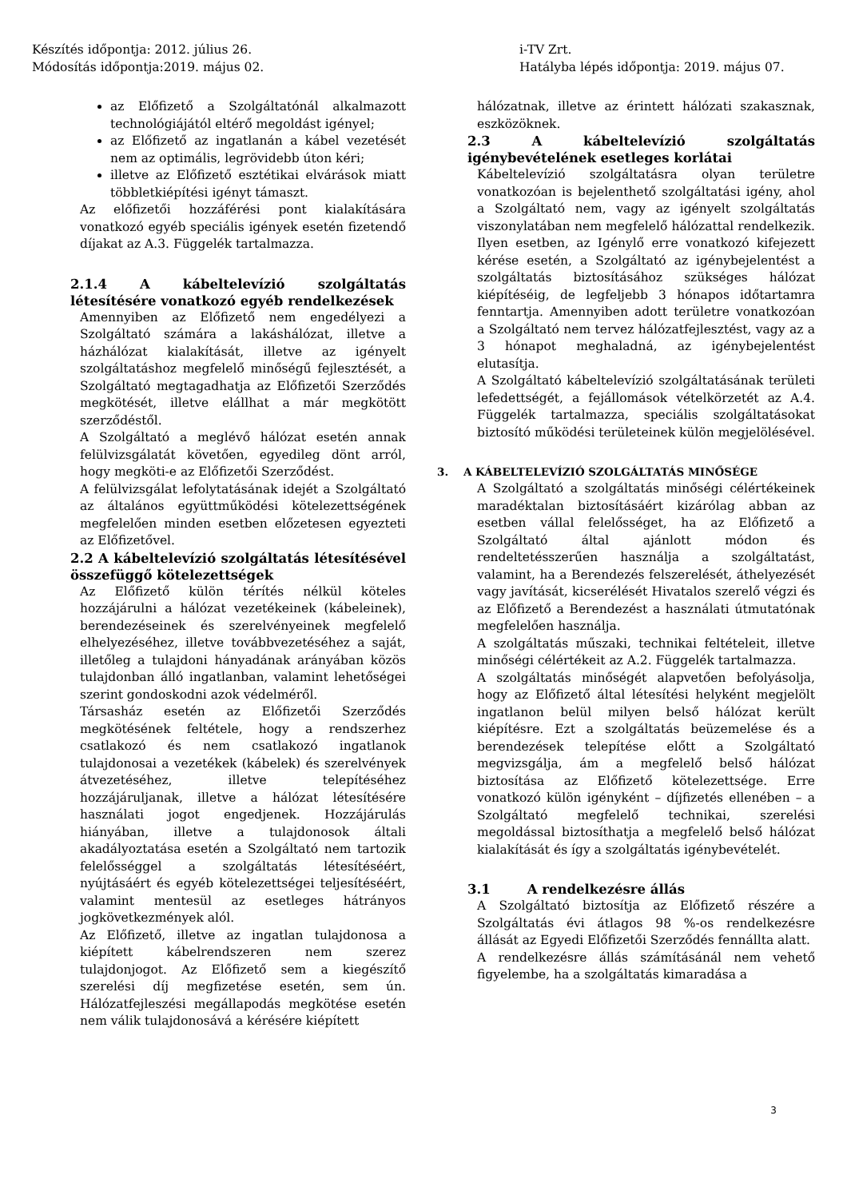Készítés időpontja: 2012. július 26.
Módosítás időpontja:2019. május 02.
i-TV Zrt.
Hatályba lépés időpontja: 2019. május 07.
az Előfizető a Szolgáltatónál alkalmazott technológiájától eltérő megoldást igényel;
az Előfizető az ingatlanán a kábel vezetését nem az optimális, legrövidebb úton kéri;
illetve az Előfizető esztétikai elvárások miatt többletkiépítési igényt támaszt.
Az előfizetői hozzáférési pont kialakítására vonatkozó egyéb speciális igények esetén fizetendő díjakat az A.3. Függelék tartalmazza.
2.1.4 A kábeltelevízió szolgáltatás létesítésére vonatkozó egyéb rendelkezések
Amennyiben az Előfizető nem engedélyezi a Szolgáltató számára a lakáshálózat, illetve a házhálózat kialakítását, illetve az igényelt szolgáltatáshoz megfelelő minőségű fejlesztését, a Szolgáltató megtagadhatja az Előfizetői Szerződés megkötését, illetve elállhat a már megkötött szerződéstől.
A Szolgáltató a meglévő hálózat esetén annak felülvizsgálatát követően, egyedileg dönt arról, hogy megköti-e az Előfizetői Szerződést.
A felülvizsgálat lefolytatásának idejét a Szolgáltató az általános együttműködési kötelezettségének megfelelően minden esetben előzetesen egyezteti az Előfizetővel.
2.2 A kábeltelevízió szolgáltatás létesítésével összefüggő kötelezettségek
Az Előfizető külön térítés nélkül köteles hozzájárulni a hálózat vezetékeinek (kábeleinek), berendezéseinek és szerelvényeinek megfelelő elhelyezéséhez, illetve továbbvezetéséhez a saját, illetőleg a tulajdoni hányadának arányában közös tulajdonban álló ingatlanban, valamint lehetőségei szerint gondoskodni azok védelméről.
Társasház esetén az Előfizetői Szerződés megkötésének feltétele, hogy a rendszerhez csatlakozó és nem csatlakozó ingatlanok tulajdonosai a vezetékek (kábelek) és szerelvények átvezetéséhez, illetve telepítéséhez hozzájáruljanak, illetve a hálózat létesítésére használati jogot engedjenek. Hozzájárulás hiányában, illetve a tulajdonosok általi akadályoztatása esetén a Szolgáltató nem tartozik felelősséggel a szolgáltatás létesítéséért, nyújtásáért és egyéb kötelezettségei teljesítéséért, valamint mentesül az esetleges hátrányos jogkövetkezmények alól.
Az Előfizető, illetve az ingatlan tulajdonosa a kiépített kábelrendszeren nem szerez tulajdonjogot. Az Előfizető sem a kiegészítő szerelési díj megfizetése esetén, sem ún. Hálózatfejleszési megállapodás megkötése esetén nem válik tulajdonosává a kérésére kiépített
hálózatnak, illetve az érintett hálózati szakasznak, eszközöknek.
2.3 A kábeltelevízió szolgáltatás igénybevételének esetleges korlátai
Kábeltelevízió szolgáltatásra olyan területre vonatkozóan is bejelenthető szolgáltatási igény, ahol a Szolgáltató nem, vagy az igényelt szolgáltatás viszonylatában nem megfelelő hálózattal rendelkezik. Ilyen esetben, az Igénylő erre vonatkozó kifejezett kérése esetén, a Szolgáltató az igénybejelentést a szolgáltatás biztosításához szükséges hálózat kiépítéséig, de legfeljebb 3 hónapos időtartamra fenntartja. Amennyiben adott területre vonatkozóan a Szolgáltató nem tervez hálózatfejlesztést, vagy az a 3 hónapot meghaladná, az igénybejelentést elutasítja.
A Szolgáltató kábeltelevízió szolgáltatásának területi lefedettségét, a fejállomások vételkörzetét az A.4. Függelék tartalmazza, speciális szolgáltatásokat biztosító működési területeinek külön megjelölésével.
3. A KÁBELTELEVÍZIÓ SZOLGÁLTATÁS MINŐSÉGE
A Szolgáltató a szolgáltatás minőségi célértékeinek maradéktalan biztosításáért kizárólag abban az esetben vállal felelősséget, ha az Előfizető a Szolgáltató által ajánlott módon és rendeltetésszerűen használja a szolgáltatást, valamint, ha a Berendezés felszerelését, áthelyezését vagy javítását, kicserélését Hivatalos szerelő végzi és az Előfizető a Berendezést a használati útmutatónak megfelelően használja.
A szolgáltatás műszaki, technikai feltételeit, illetve minőségi célértékeit az A.2. Függelék tartalmazza.
A szolgáltatás minőségét alapvetően befolyásolja, hogy az Előfizető által létesítési helyként megjelölt ingatlanon belül milyen belső hálózat került kiépítésre. Ezt a szolgáltatás beüzemelése és a berendezések telepítése előtt a Szolgáltató megvizsgálja, ám a megfelelő belső hálózat biztosítása az Előfizető kötelezettsége. Erre vonatkozó külön igényként – díjfizetés ellenében – a Szolgáltató megfelelő technikai, szerelési megoldással biztosíthatja a megfelelő belső hálózat kialakítását és így a szolgáltatás igénybevételét.
3.1 A rendelkezésre állás
A Szolgáltató biztosítja az Előfizető részére a Szolgáltatás évi átlagos 98 %-os rendelkezésre állását az Egyedi Előfizetői Szerződés fennállta alatt.
A rendelkezésre állás számításánál nem vehető figyelembe, ha a szolgáltatás kimaradása a
3